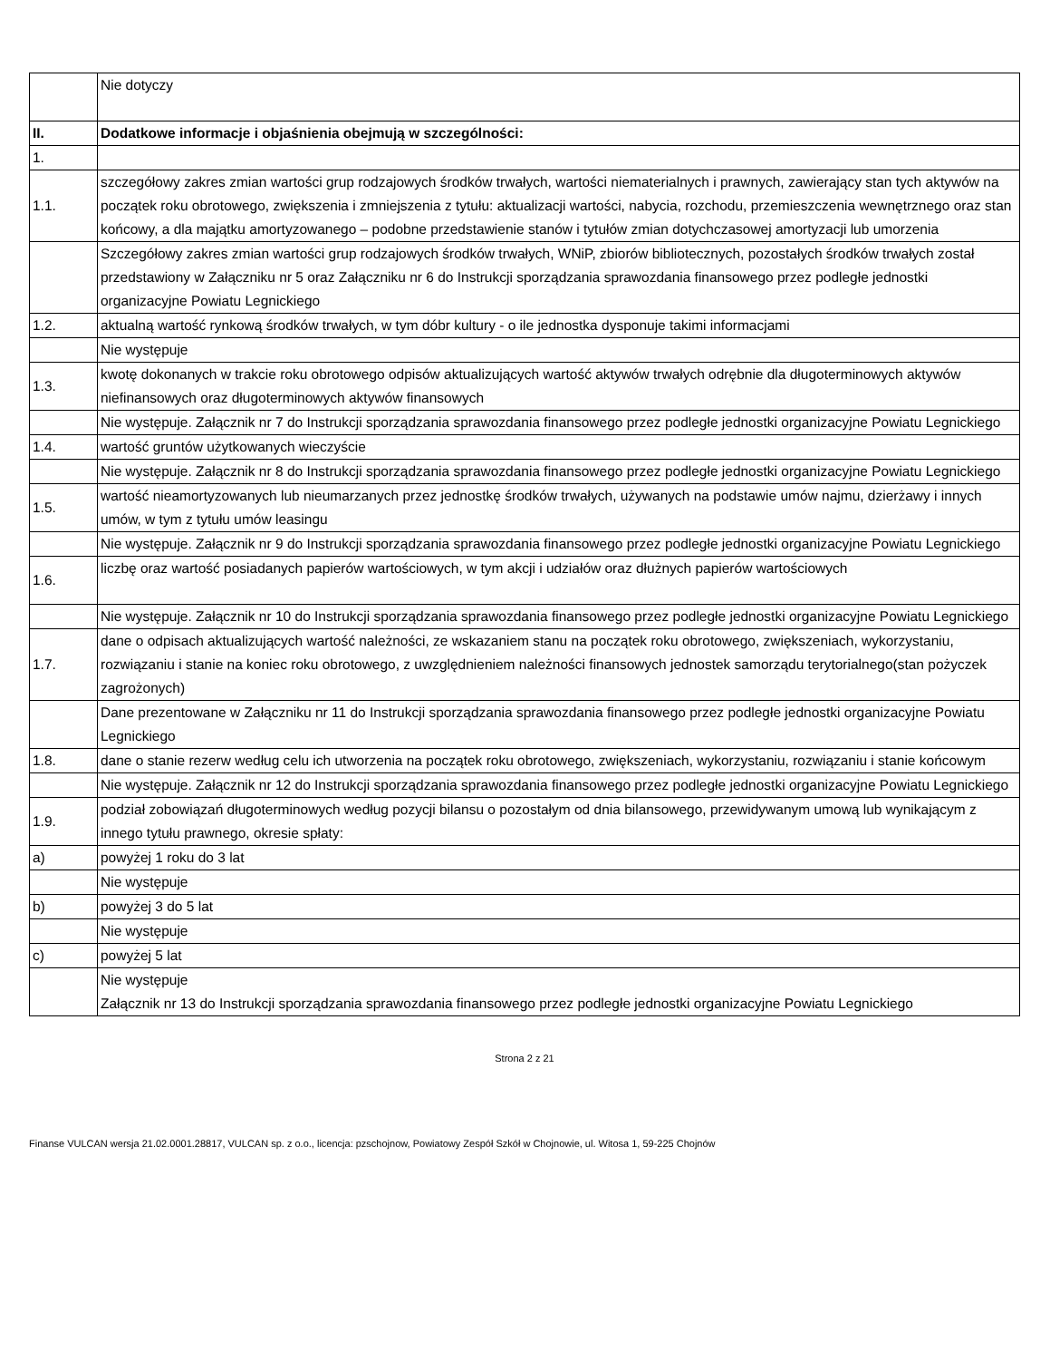| | Nie dotyczy |
| II. | Dodatkowe informacje i objaśnienia obejmują w szczególności: |
| 1. | |
| 1.1. | szczegółowy zakres zmian wartości grup rodzajowych środków trwałych, wartości niematerialnych i prawnych, zawierający stan tych aktywów na początek roku obrotowego, zwiększenia i zmniejszenia z tytułu: aktualizacji wartości, nabycia, rozchodu, przemieszczenia wewnętrznego oraz stan końcowy, a dla majątku amortyzowanego – podobne przedstawienie stanów i tytułów zmian dotychczasowej amortyzacji lub umorzenia |
| | Szczegółowy zakres zmian wartości grup rodzajowych środków trwałych, WNiP, zbiorów bibliotecznych, pozostałych środków trwałych został przedstawiony w Załączniku nr 5 oraz Załączniku nr 6 do Instrukcji sporządzania sprawozdania finansowego przez podległe jednostki organizacyjne Powiatu Legnickiego |
| 1.2. | aktualną wartość rynkową środków trwałych, w tym dóbr kultury - o ile jednostka dysponuje takimi informacjami |
| | Nie występuje |
| 1.3. | kwotę dokonanych w trakcie roku obrotowego odpisów aktualizujących wartość aktywów trwałych odrębnie dla długoterminowych aktywów niefinansowych oraz długoterminowych aktywów finansowych |
| | Nie występuje. Załącznik nr 7 do Instrukcji sporządzania sprawozdania finansowego przez podległe jednostki organizacyjne Powiatu Legnickiego |
| 1.4. | wartość gruntów użytkowanych wieczyście |
| | Nie występuje. Załącznik nr 8 do Instrukcji sporządzania sprawozdania finansowego przez podległe jednostki organizacyjne Powiatu Legnickiego |
| 1.5. | wartość nieamortyzowanych lub nieumarzanych przez jednostkę środków trwałych, używanych na podstawie umów najmu, dzierżawy i innych umów, w tym z tytułu umów leasingu |
| | Nie występuje. Załącznik nr 9 do Instrukcji sporządzania sprawozdania finansowego przez podległe jednostki organizacyjne Powiatu Legnickiego |
| 1.6. | liczbę oraz wartość posiadanych papierów wartościowych, w tym akcji i udziałów oraz dłużnych papierów wartościowych |
| | Nie występuje. Załącznik nr 10 do Instrukcji sporządzania sprawozdania finansowego przez podległe jednostki organizacyjne Powiatu Legnickiego |
| 1.7. | dane o odpisach aktualizujących wartość należności, ze wskazaniem stanu na początek roku obrotowego, zwiększeniach, wykorzystaniu, rozwiązaniu i stanie na koniec roku obrotowego, z uwzględnieniem należności finansowych jednostek samorządu terytorialnego(stan pożyczek zagrożonych) |
| | Dane prezentowane w Załączniku nr 11 do Instrukcji sporządzania sprawozdania finansowego przez podległe jednostki organizacyjne Powiatu Legnickiego |
| 1.8. | dane o stanie rezerw według celu ich utworzenia na początek roku obrotowego, zwiększeniach, wykorzystaniu, rozwiązaniu i stanie końcowym |
| | Nie występuje. Załącznik nr 12 do Instrukcji sporządzania sprawozdania finansowego przez podległe jednostki organizacyjne Powiatu Legnickiego |
| 1.9. | podział zobowiązań długoterminowych według pozycji bilansu o pozostałym od dnia bilansowego, przewidywanym umową lub wynikającym z innego tytułu prawnego, okresie spłaty: |
| a) | powyżej 1 roku do 3 lat |
| | Nie występuje |
| b) | powyżej 3 do 5 lat |
| | Nie występuje |
| c) | powyżej 5 lat |
| | Nie występuje Załącznik nr 13 do Instrukcji sporządzania sprawozdania finansowego przez podległe jednostki organizacyjne Powiatu Legnickiego |
Strona 2 z 21
Finanse VULCAN wersja 21.02.0001.28817, VULCAN sp. z o.o., licencja: pzschojnow, Powiatowy Zespół Szkół w Chojnowie, ul. Witosa 1, 59-225 Chojnów